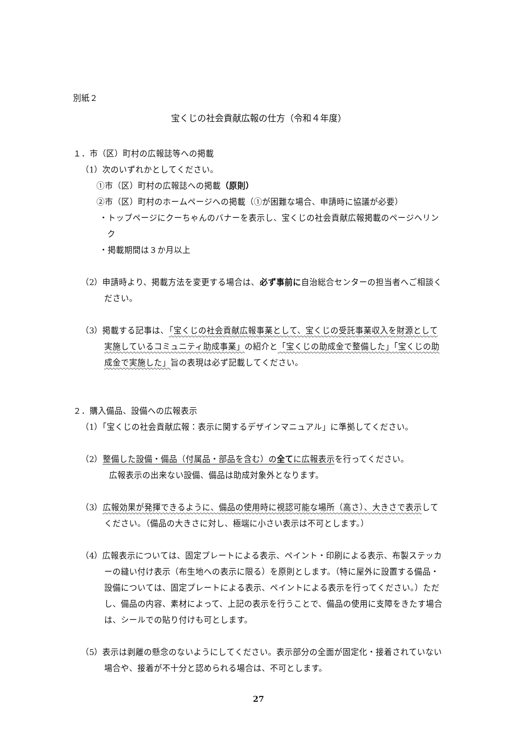別紙２
宝くじの社会貢献広報の仕方（令和４年度）
１．市（区）町村の広報誌等への掲載
（1）次のいずれかとしてください。
①市（区）町村の広報誌への掲載（原則）
②市（区）町村のホームページへの掲載（①が困難な場合、申請時に協議が必要）
・トップページにクーちゃんのバナーを表示し、宝くじの社会貢献広報掲載のページへリンク
・掲載期間は３か月以上
（2）申請時より、掲載方法を変更する場合は、必ず事前に自治総合センターの担当者へご相談ください。
（3）掲載する記事は、「宝くじの社会貢献広報事業として、宝くじの受託事業収入を財源として実施しているコミュニティ助成事業」の紹介と「宝くじの助成金で整備した」「宝くじの助成金で実施した」旨の表現は必ず記載してください。
２．購入備品、設備への広報表示
（1）「宝くじの社会貢献広報：表示に関するデザインマニュアル」に準拠してください。
（2）整備した設備・備品（付属品・部品を含む）の全てに広報表示を行ってください。
広報表示の出来ない設備、備品は助成対象外となります。
（3）広報効果が発揮できるように、備品の使用時に視認可能な場所（高さ）、大きさで表示してください。（備品の大きさに対し、極端に小さい表示は不可とします。）
（4）広報表示については、固定プレートによる表示、ペイント・印刷による表示、布製ステッカーの縫い付け表示（布生地への表示に限る）を原則とします。（特に屋外に設置する備品・設備については、固定プレートによる表示、ペイントによる表示を行ってください。）ただし、備品の内容、素材によって、上記の表示を行うことで、備品の使用に支障をきたす場合は、シールでの貼り付けも可とします。
（5）表示は剥離の懸念のないようにしてください。表示部分の全面が固定化・接着されていない場合や、接着が不十分と認められる場合は、不可とします。
27